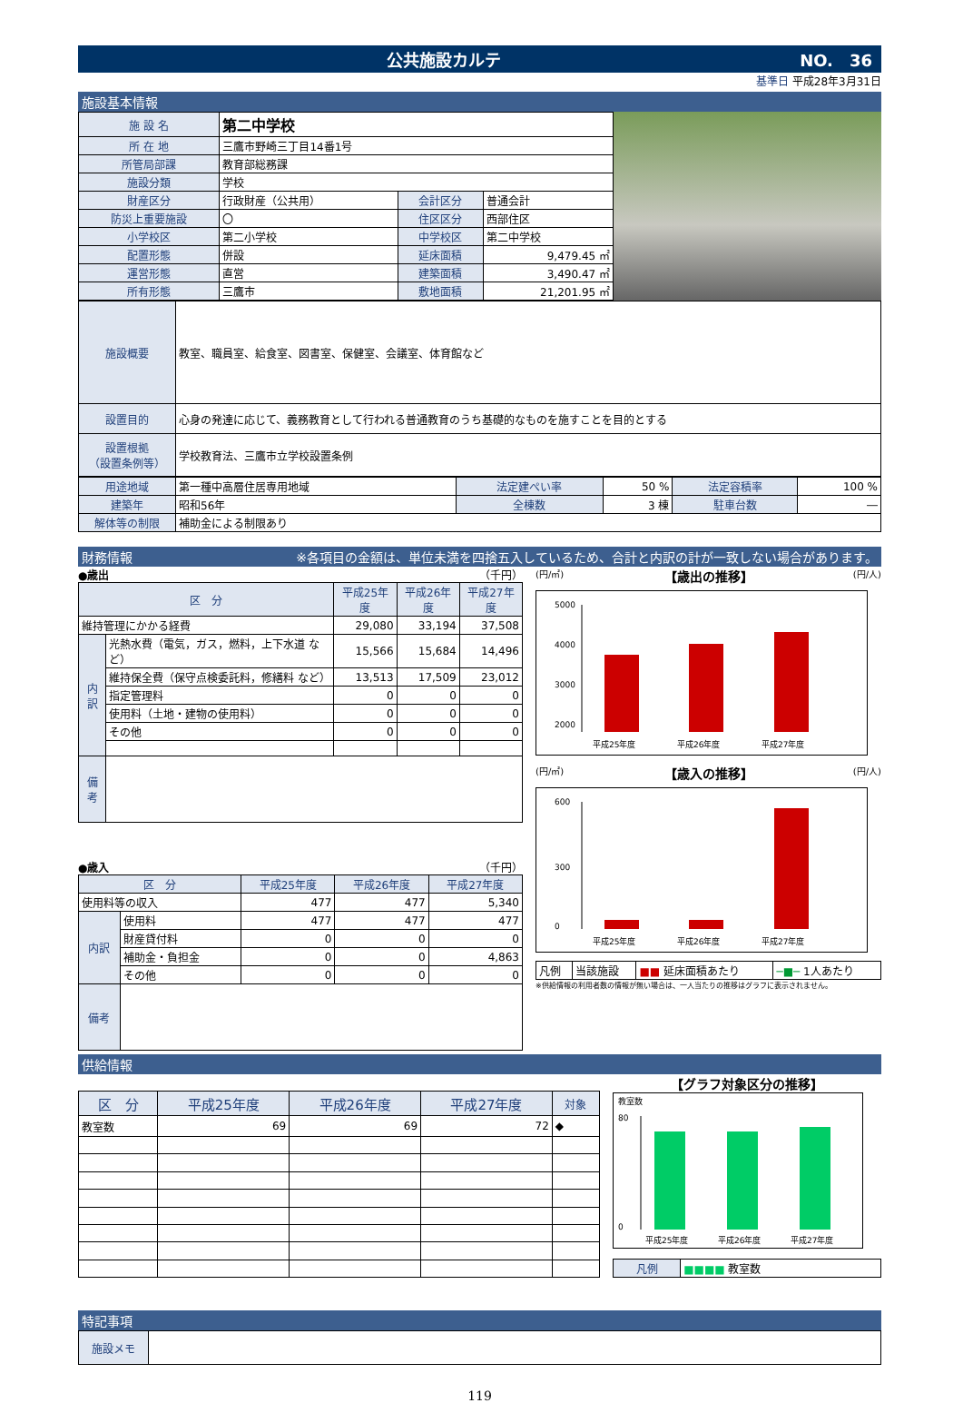公共施設カルテ NO.　36
基準日 平成28年3月31日
施設基本情報
| 施 設 名 | 第二中学校 | | |
| 所 在 地 | 三鷹市野崎三丁目14番1号 | | |
| 所管局部課 | 教育部総務課 | | |
| 施設分類 | 学校 | | |
| 財産区分 | 行政財産（公共用） | 会計区分 | 普通会計 |
| 防災上重要施設 | 〇 | 住区区分 | 西部住区 |
| 小学校区 | 第二小学校 | 中学校区 | 第二中学校 |
| 配置形態 | 併設 | 延床面積 | 9,479.45 ㎡ |
| 運営形態 | 直営 | 建築面積 | 3,490.47 ㎡ |
| 所有形態 | 三鷹市 | 敷地面積 | 21,201.95 ㎡ |
| 施設概要 | 教室、職員室、給食室、図書室、保健室、会議室、体育館など |
| 設置目的 | 心身の発達に応じて、義務教育として行われる普通教育のうち基礎的なものを施すことを目的とする |
| 設置根拠 （設置条例等） | 学校教育法、三鷹市立学校設置条例 |
| 用途地域 | 第一種中高層住居専用地域 | 法定建ぺい率 | 50 % | 法定容積率 | 100 % |
| 建築年 | 昭和56年 | 全棟数 | 3 棟 | 駐車台数 | ― |
| 解体等の制限 | 補助金による制限あり | | | | |
財務情報 ※各項目の金額は、単位未満を四捨五入しているため、合計と内訳の計が一致しない場合があります。
●歳出 （千円）
| 区 分 | | 平成25年度 | 平成26年度 | 平成27年度 |
| 維持管理にかかる経費 | | 29,080 | 33,194 | 37,508 |
| 内訳 | 光熱水費（電気，ガス，燃料，上下水道 など） | 15,566 | 15,684 | 14,496 |
| | 維持保全費（保守点検委託料，修繕料 など） | 13,513 | 17,509 | 23,012 |
| | 指定管理料 | 0 | 0 | 0 |
| | 使用料（土地・建物の使用料） | 0 | 0 | 0 |
| | その他 | 0 | 0 | 0 |
| 備考 | | | | |
●歳入 （千円）
| 区 分 | | 平成25年度 | 平成26年度 | 平成27年度 |
| 使用料等の収入 | | 477 | 477 | 5,340 |
| 内訳 | 使用料 | 477 | 477 | 477 |
| | 財産貸付料 | 0 | 0 | 0 |
| | 補助金・負担金 | 0 | 0 | 4,863 |
| | その他 | 0 | 0 | 0 |
| 備考 | | | | |
(円/㎡) 【歳出の推移】 (円/人)
5000
4000
3000
2000
平成25年度
平成26年度
平成27年度
(円/㎡) 【歳入の推移】 (円/人)
600
300
0
平成25年度
平成26年度
平成27年度
| 凡例 | 当該施設 | ■■ 延床面積あたり | ─■─ 1人あたり |
※供給情報の利用者数の情報が無い場合は、一人当たりの推移はグラフに表示されません。
供給情報
| 区 分 | 平成25年度 | 平成26年度 | 平成27年度 | 対象 |
| 教室数 | 69 | 69 | 72 | ◆ |
【グラフ対象区分の推移】
教室数
80
0
平成25年度
平成26年度
平成27年度
| 凡例 | ■■■■ 教室数 |
特記事項
| 施設メモ | |
119